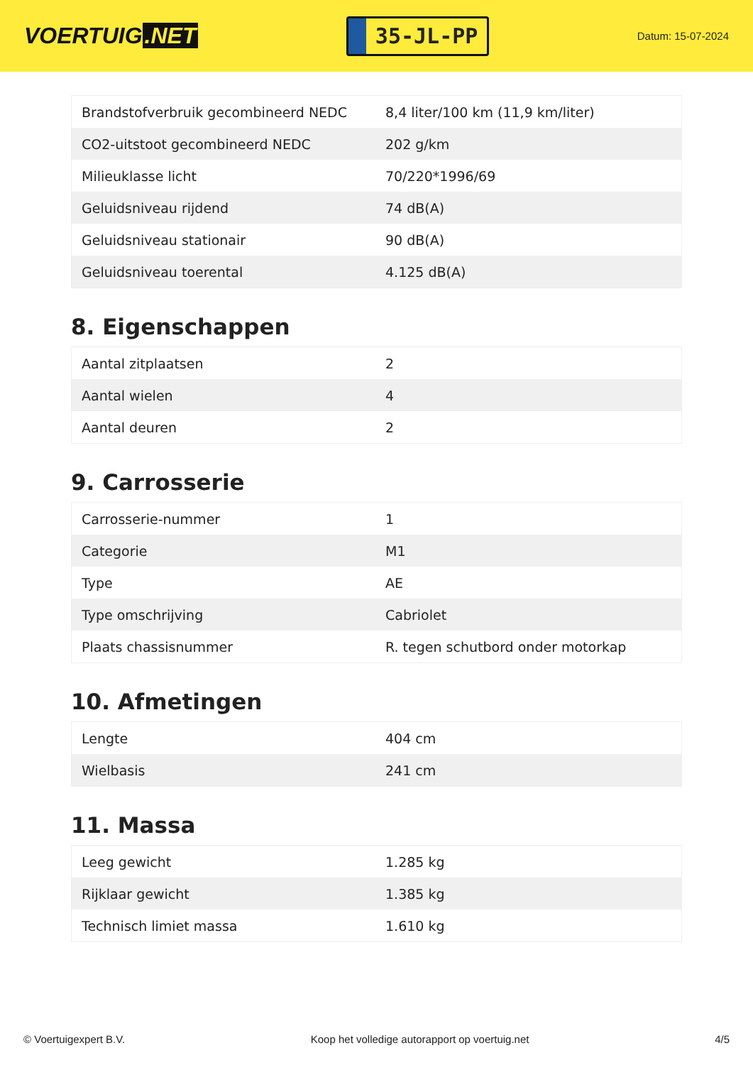VOERTUIG.NET
35-JL-PP
Datum: 15-07-2024
| Brandstofverbruik gecombineerd NEDC | 8,4 liter/100 km (11,9 km/liter) |
| CO2-uitstoot gecombineerd NEDC | 202 g/km |
| Milieuklasse licht | 70/220*1996/69 |
| Geluidsniveau rijdend | 74 dB(A) |
| Geluidsniveau stationair | 90 dB(A) |
| Geluidsniveau toerental | 4.125 dB(A) |
8. Eigenschappen
| Aantal zitplaatsen | 2 |
| Aantal wielen | 4 |
| Aantal deuren | 2 |
9. Carrosserie
| Carrosserie-nummer | 1 |
| Categorie | M1 |
| Type | AE |
| Type omschrijving | Cabriolet |
| Plaats chassisnummer | R. tegen schutbord onder motorkap |
10. Afmetingen
| Lengte | 404 cm |
| Wielbasis | 241 cm |
11. Massa
| Leeg gewicht | 1.285 kg |
| Rijklaar gewicht | 1.385 kg |
| Technisch limiet massa | 1.610 kg |
© Voertuigexpert B.V. Koop het volledige autorapport op voertuig.net 4/5